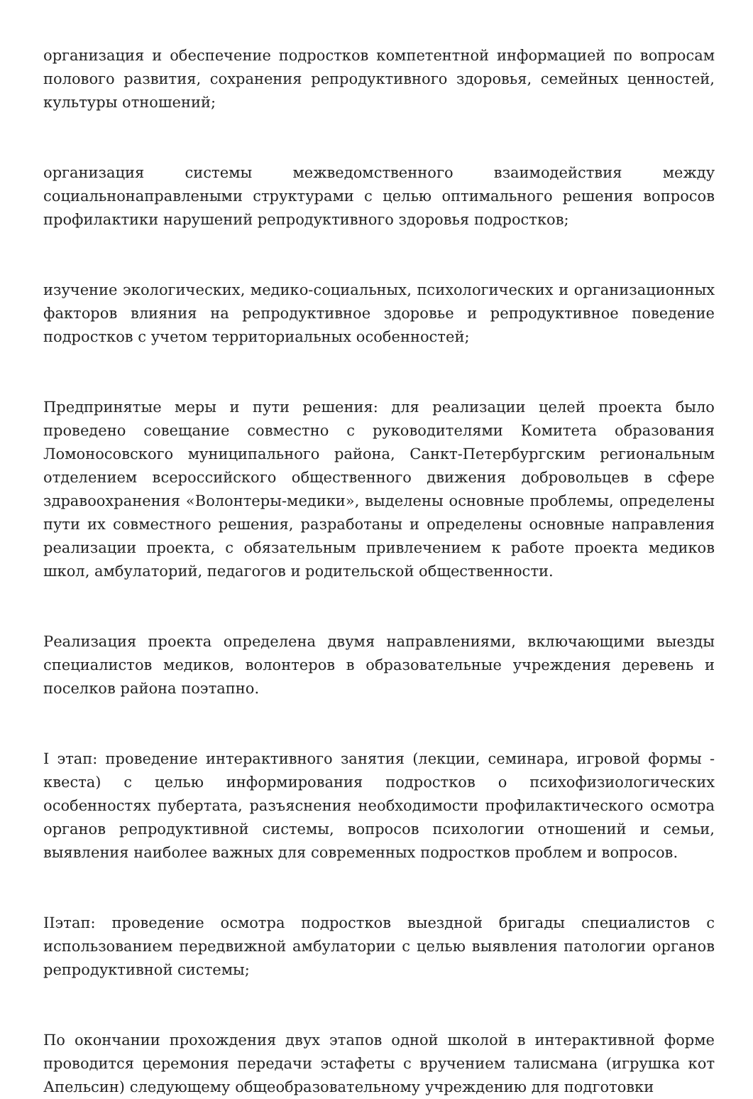организация и обеспечение подростков компетентной информацией по вопросам полового развития, сохранения репродуктивного здоровья, семейных ценностей, культуры отношений;
организация системы межведомственного взаимодействия между социальнонаправлеными структурами с целью оптимального решения вопросов профилактики нарушений репродуктивного здоровья подростков;
изучение экологических, медико-социальных, психологических и организационных факторов влияния на репродуктивное здоровье и репродуктивное поведение подростков с учетом территориальных особенностей;
Предпринятые меры и пути решения: для реализации целей проекта было проведено совещание совместно с руководителями Комитета образования Ломоносовского муниципального района, Санкт-Петербургским региональным отделением всероссийского общественного движения добровольцев в сфере здравоохранения «Волонтеры-медики», выделены основные проблемы, определены пути их совместного решения, разработаны и определены основные направления реализации проекта, с обязательным привлечением к работе проекта медиков школ, амбулаторий, педагогов и родительской общественности.
Реализация проекта определена двумя направлениями, включающими выезды специалистов медиков, волонтеров в образовательные учреждения деревень и поселков района поэтапно.
I этап: проведение интерактивного занятия (лекции, семинара, игровой формы - квеста) с целью информирования подростков о психофизиологических особенностях пубертата, разъяснения необходимости профилактического осмотра органов репродуктивной системы, вопросов психологии отношений и семьи, выявления наиболее важных для современных подростков проблем и вопросов.
IIэтап: проведение осмотра подростков выездной бригады специалистов с использованием передвижной амбулатории с целью выявления патологии органов репродуктивной системы;
По окончании прохождения двух этапов одной школой в интерактивной форме проводится церемония передачи эстафеты с вручением талисмана (игрушка кот Апельсин) следующему общеобразовательному учреждению для подготовки